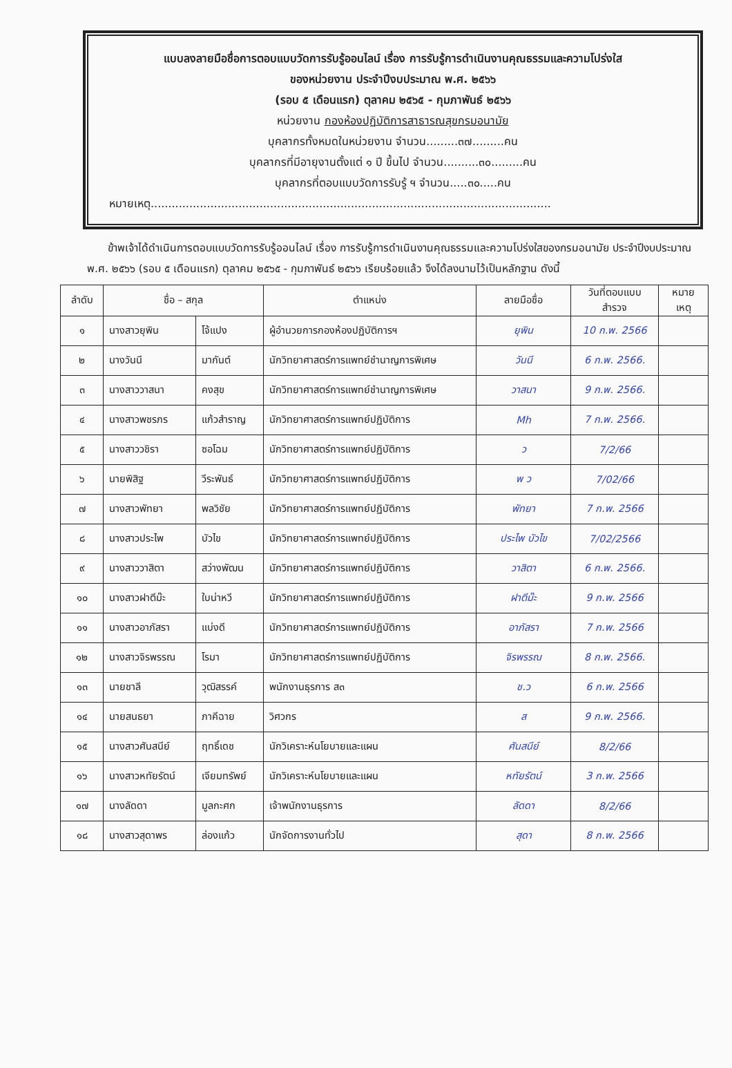แบบลงลายมือชื่อการตอบแบบวัดการรับรู้ออนไลน์ เรื่อง การรับรู้การดำเนินงานคุณธรรมและความโปร่งใส
ของหน่วยงาน ประจำปีงบประมาณ พ.ศ. ๒๕๖๖
(รอบ ๕ เดือนแรก) ตุลาคม ๒๕๖๕ - กุมภาพันธ์ ๒๕๖๖
หน่วยงาน กองห้องปฏิบัติการสาธารณสุขกรมอนามัย
บุคลากรทั้งหมดในหน่วยงาน จำนวน.........๓๗.........คน
บุคลากรที่มีอายุงานตั้งแต่ ๑ ปี ขึ้นไป จำนวน..........๓๐.........คน
บุคลากรที่ตอบแบบวัดการรับรู้ ฯ จำนวน.....๓๐.....คน
หมายเหตุ..................................................................................................................
ข้าพเจ้าได้ดำเนินการตอบแบบวัดการรับรู้ออนไลน์ เรื่อง การรับรู้การดำเนินงานคุณธรรมและความโปร่งใสของกรมอนามัย ประจำปีงบประมาณ พ.ศ. ๒๕๖๖ (รอบ ๕ เดือนแรก) ตุลาคม ๒๕๖๕ - กุมภาพันธ์ ๒๕๖๖ เรียบร้อยแล้ว จึงได้ลงนามไว้เป็นหลักฐาน ดังนี้
| ลำดับ | ชื่อ – สกุล | | ตำแหน่ง | ลายมือชื่อ | วันที่ตอบแบบ สำรวจ | หมาย เหตุ |
| --- | --- | --- | --- | --- | --- | --- |
| ๑ | นางสาวยุพิน | โจ้แปง | ผู้อำนวยการกองห้องปฏิบัติการฯ | ยุพิน | 10 ก.พ. 2566 | |
| ๒ | นางวันนี | มากันต์ | นักวิทยาศาสตร์การแพทย์ชำนาญการพิเศษ | วันนี | 6 ก.พ. 2566. | |
| ๓ | นางสาววาสนา | คงสุข | นักวิทยาศาสตร์การแพทย์ชำนาญการพิเศษ | วาสนา | 9 ก.พ. 2566. | |
| ๔ | นางสาวพชรภร | แก้วสำราญ | นักวิทยาศาสตร์การแพทย์ปฏิบัติการ | Mh | 7 ก.พ. 2566. | |
| ๕ | นางสาววชิรา | ซอโฉม | นักวิทยาศาสตร์การแพทย์ปฏิบัติการ | ว | 7/2/66 | |
| ๖ | นายพิสิฐ | วีระพันธ์ | นักวิทยาศาสตร์การแพทย์ปฏิบัติการ | พ ว | 7/02/66 | |
| ๗ | นางสาวพัทยา | พลวิชัย | นักวิทยาศาสตร์การแพทย์ปฏิบัติการ | พัทยา | 7 ก.พ. 2566 | |
| ๘ | นางสาวประไพ | บัวไข | นักวิทยาศาสตร์การแพทย์ปฏิบัติการ | ประไพ บัวไข | 7/02/2566 | |
| ๙ | นางสาววาสิตา | สว่างพัฒน | นักวิทยาศาสตร์การแพทย์ปฏิบัติการ | วาสิตา | 6 ก.พ. 2566. | |
| ๑๐ | นางสาวฝาตีม๊ะ | ใบน่าหวี | นักวิทยาศาสตร์การแพทย์ปฏิบัติการ | ฝาตีม๊ะ | 9 ก.พ. 2566 | |
| ๑๑ | นางสาวอาภัสรา | แบ่งดี | นักวิทยาศาสตร์การแพทย์ปฏิบัติการ | อาภัสรา | 7 ก.พ. 2566 | |
| ๑๒ | นางสาวจิรพรรณ | โรมา | นักวิทยาศาสตร์การแพทย์ปฏิบัติการ | จิรพรรณ | 8 ก.พ. 2566. | |
| ๑๓ | นายชาลี | วุฒิสรรค์ | พนักงานธุรการ ส๓ | ช.ว | 6 ก.พ. 2566 | |
| ๑๔ | นายสนธยา | ภาคีฉาย | วิศวกร | ส | 9 ก.พ. 2566. | |
| ๑๕ | นางสาวศันสนีย์ | ฤทธิ์เดช | นักวิเคราะห์นโยบายและแผน | ศันสนีย์ | 8/2/66 | |
| ๑๖ | นางสาวหทัยรัตน์ | เจียมทรัพย์ | นักวิเคราะห์นโยบายและแผน | หทัยรัตน์ | 3 ก.พ. 2566 | |
| ๑๗ | นางลัดดา | มูลกะศก | เจ้าพนักงานธุรการ | ลัดดา | 8/2/66 | |
| ๑๘ | นางสาวสุดาพร | ล่องแก้ว | นักจัดการงานทั่วไป | สุดา | 8 ก.พ. 2566 | |